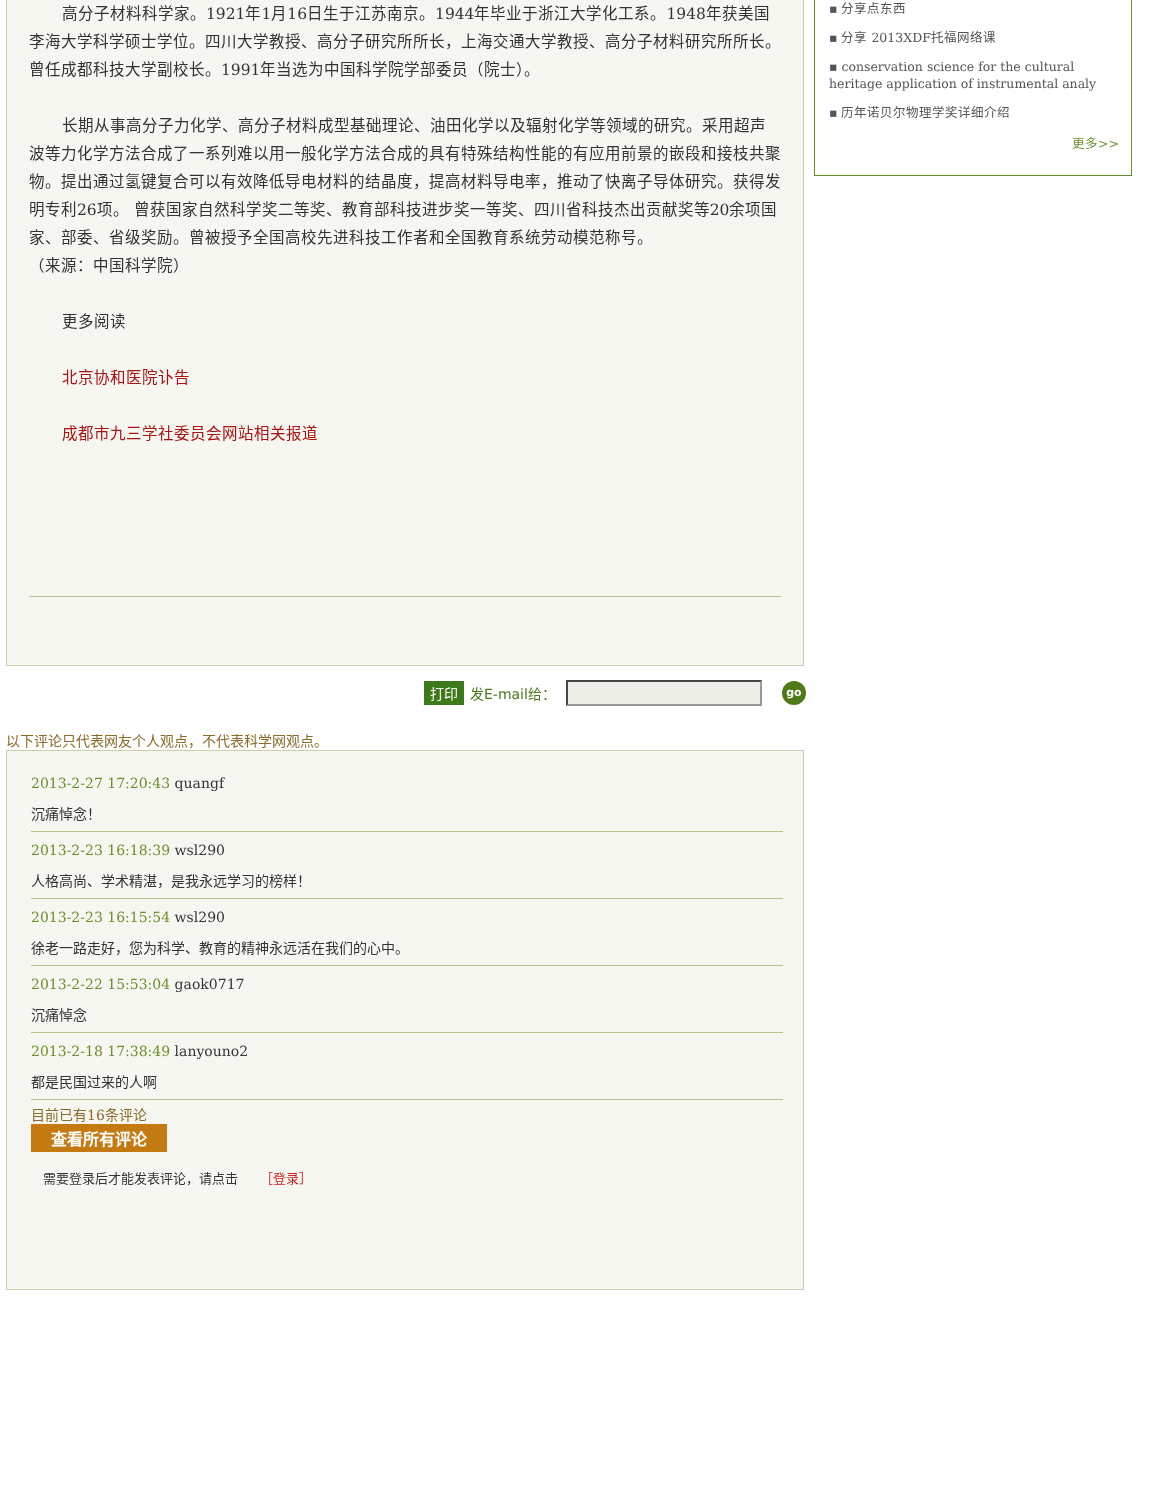高分子材料科学家。1921年1月16日生于江苏南京。1944年毕业于浙江大学化工系。1948年获美国李海大学科学硕士学位。四川大学教授、高分子研究所所长，上海交通大学教授、高分子材料研究所所长。曾任成都科技大学副校长。1991年当选为中国科学院学部委员（院士）。
长期从事高分子力化学、高分子材料成型基础理论、油田化学以及辐射化学等领域的研究。采用超声波等力化学方法合成了一系列难以用一般化学方法合成的具有特殊结构性能的有应用前景的嵌段和接枝共聚物。提出通过氢键复合可以有效降低导电材料的结晶度，提高材料导电率，推动了快离子导体研究。获得发明专利26项。 曾获国家自然科学奖二等奖、教育部科技进步奖一等奖、四川省科技杰出贡献奖等20余项国家、部委、省级奖励。曾被授予全国高校先进科技工作者和全国教育系统劳动模范称号。
（来源：中国科学院）
更多阅读
北京协和医院讣告
成都市九三学社委员会网站相关报道
▪ 分享点东西
▪ 分享 2013XDF托福网络课
▪ conservation science for the cultural heritage application of instrumental analy
▪ 历年诺贝尔物理学奖详细介绍
更多>>
打印 发E-mail给： go
以下评论只代表网友个人观点，不代表科学网观点。
2013-2-27 17:20:43 quangf
沉痛悼念！
2013-2-23 16:18:39 wsl290
人格高尚、学术精湛，是我永远学习的榜样！
2013-2-23 16:15:54 wsl290
徐老一路走好，您为科学、教育的精神永远活在我们的心中。
2013-2-22 15:53:04 gaok0717
沉痛悼念
2013-2-18 17:38:49 lanyouno2
都是民国过来的人啊
目前已有16条评论
查看所有评论
需要登录后才能发表评论，请点击 ［登录］